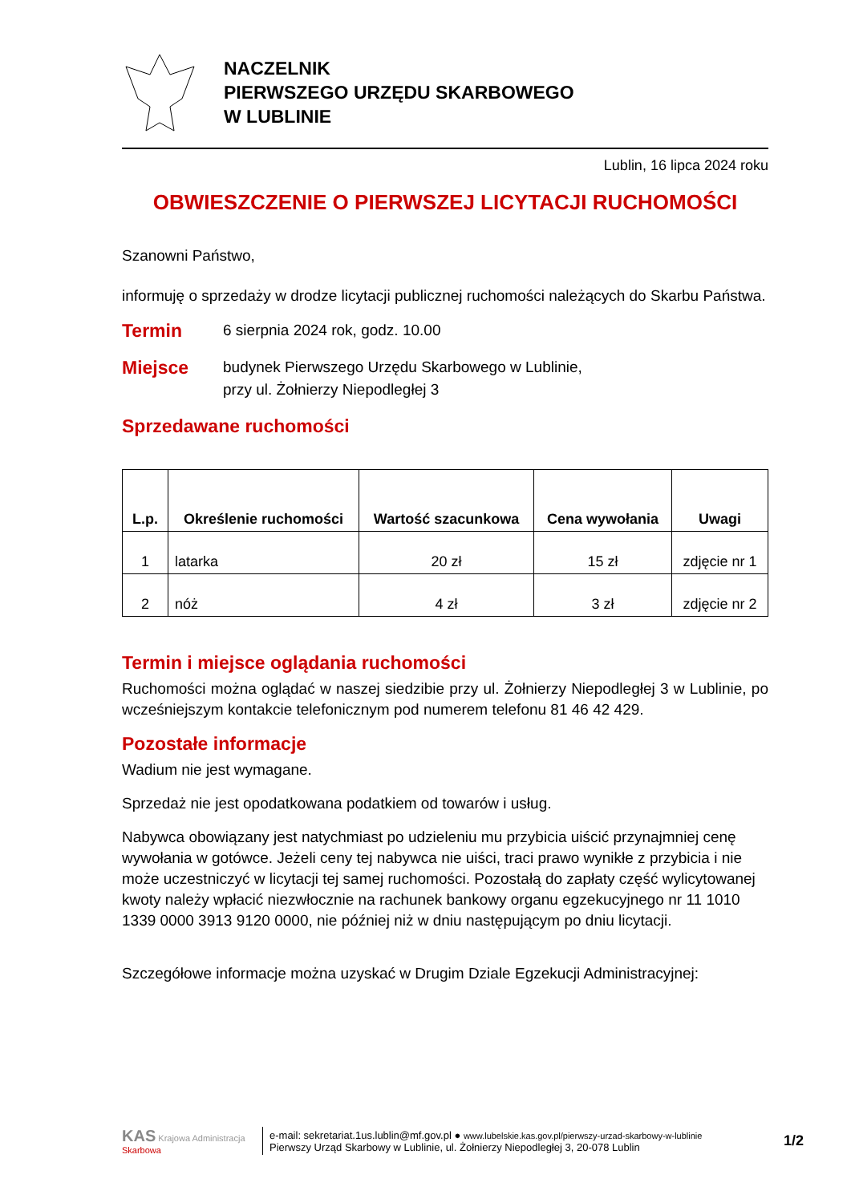NACZELNIK
PIERWSZEGO URZĘDU SKARBOWEGO
W LUBLINIE
Lublin, 16 lipca 2024 roku
OBWIESZCZENIE O PIERWSZEJ LICYTACJI RUCHOMOŚCI
Szanowni Państwo,
informuję o sprzedaży w drodze licytacji publicznej ruchomości należących do Skarbu Państwa.
Termin 6 sierpnia 2024 rok, godz. 10.00
Miejsce budynek Pierwszego Urzędu Skarbowego w Lublinie,
przy ul. Żołnierzy Niepodległej 3
Sprzedawane ruchomości
| L.p. | Określenie ruchomości | Wartość szacunkowa | Cena wywołania | Uwagi |
| --- | --- | --- | --- | --- |
| 1 | latarka | 20 zł | 15 zł | zdjęcie nr 1 |
| 2 | nóż | 4 zł | 3 zł | zdjęcie nr 2 |
Termin i miejsce oglądania ruchomości
Ruchomości można oglądać w naszej siedzibie przy ul. Żołnierzy Niepodległej 3 w Lublinie, po wcześniejszym kontakcie telefonicznym pod numerem telefonu 81 46 42 429.
Pozostałe informacje
Wadium nie jest wymagane.
Sprzedaż nie jest opodatkowana podatkiem od towarów i usług.
Nabywca obowiązany jest natychmiast po udzieleniu mu przybicia uiścić przynajmniej cenę wywołania w gotówce. Jeżeli ceny tej nabywca nie uiści, traci prawo wynikłe z przybicia i nie może uczestniczyć w licytacji tej samej ruchomości. Pozostałą do zapłaty część wylicytowanej kwoty należy wpłacić niezwłocznie na rachunek bankowy organu egzekucyjnego nr 11 1010 1339 0000 3913 9120 0000, nie później niż w dniu następującym po dniu licytacji.
Szczegółowe informacje można uzyskać w Drugim Dziale Egzekucji Administracyjnej:
KAS Krajowa Administracja Skarbowa
e-mail: sekretariat.1us.lublin@mf.gov.pl ● www.lubelskie.kas.gov.pl/pierwszy-urzad-skarbowy-w-lublinie
Pierwszy Urząd Skarbowy w Lublinie, ul. Żołnierzy Niepodległej 3, 20-078 Lublin
1/2